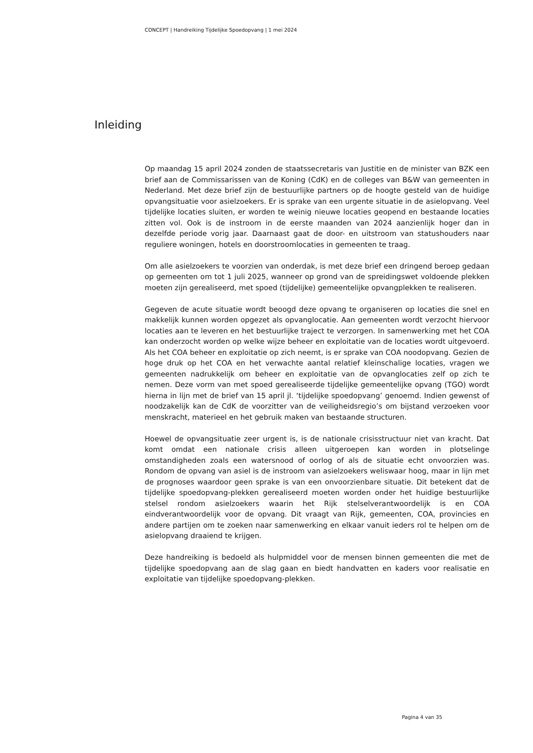CONCEPT | Handreiking Tijdelijke Spoedopvang | 1 mei 2024
Inleiding
Op maandag 15 april 2024 zonden de staatssecretaris van Justitie en de minister van BZK een brief aan de Commissarissen van de Koning (CdK) en de colleges van B&W van gemeenten in Nederland. Met deze brief zijn de bestuurlijke partners op de hoogte gesteld van de huidige opvangsituatie voor asielzoekers. Er is sprake van een urgente situatie in de asielopvang. Veel tijdelijke locaties sluiten, er worden te weinig nieuwe locaties geopend en bestaande locaties zitten vol. Ook is de instroom in de eerste maanden van 2024 aanzienlijk hoger dan in dezelfde periode vorig jaar. Daarnaast gaat de door- en uitstroom van statushouders naar reguliere woningen, hotels en doorstroomlocaties in gemeenten te traag.
Om alle asielzoekers te voorzien van onderdak, is met deze brief een dringend beroep gedaan op gemeenten om tot 1 juli 2025, wanneer op grond van de spreidingswet voldoende plekken moeten zijn gerealiseerd, met spoed (tijdelijke) gemeentelijke opvangplekken te realiseren.
Gegeven de acute situatie wordt beoogd deze opvang te organiseren op locaties die snel en makkelijk kunnen worden opgezet als opvanglocatie. Aan gemeenten wordt verzocht hiervoor locaties aan te leveren en het bestuurlijke traject te verzorgen. In samenwerking met het COA kan onderzocht worden op welke wijze beheer en exploitatie van de locaties wordt uitgevoerd. Als het COA beheer en exploitatie op zich neemt, is er sprake van COA noodopvang. Gezien de hoge druk op het COA en het verwachte aantal relatief kleinschalige locaties, vragen we gemeenten nadrukkelijk om beheer en exploitatie van de opvanglocaties zelf op zich te nemen. Deze vorm van met spoed gerealiseerde tijdelijke gemeentelijke opvang (TGO) wordt hierna in lijn met de brief van 15 april jl. ‘tijdelijke spoedopvang’ genoemd. Indien gewenst of noodzakelijk kan de CdK de voorzitter van de veiligheidsregio’s om bijstand verzoeken voor menskracht, materieel en het gebruik maken van bestaande structuren.
Hoewel de opvangsituatie zeer urgent is, is de nationale crisisstructuur niet van kracht. Dat komt omdat een nationale crisis alleen uitgeroepen kan worden in plotselinge omstandigheden zoals een watersnood of oorlog of als de situatie echt onvoorzien was. Rondom de opvang van asiel is de instroom van asielzoekers weliswaar hoog, maar in lijn met de prognoses waardoor geen sprake is van een onvoorzienbare situatie. Dit betekent dat de tijdelijke spoedopvang-plekken gerealiseerd moeten worden onder het huidige bestuurlijke stelsel rondom asielzoekers waarin het Rijk stelselverantwoordelijk is en COA eindverantwoordelijk voor de opvang. Dit vraagt van Rijk, gemeenten, COA, provincies en andere partijen om te zoeken naar samenwerking en elkaar vanuit ieders rol te helpen om de asielopvang draaiend te krijgen.
Deze handreiking is bedoeld als hulpmiddel voor de mensen binnen gemeenten die met de tijdelijke spoedopvang aan de slag gaan en biedt handvatten en kaders voor realisatie en exploitatie van tijdelijke spoedopvang-plekken.
Pagina 4 van 35